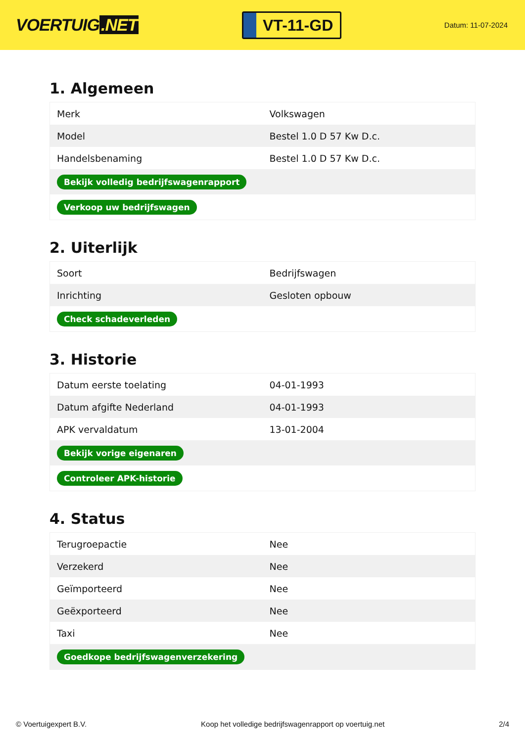VOERTUIG.NET
VT-11-GD
Datum: 11-07-2024
1. Algemeen
| Merk | Volkswagen |
| Model | Bestel 1.0 D 57 Kw D.c. |
| Handelsbenaming | Bestel 1.0 D 57 Kw D.c. |
| Bekijk volledig bedrijfswagenrapport | |
| Verkoop uw bedrijfswagen | |
2. Uiterlijk
| Soort | Bedrijfswagen |
| Inrichting | Gesloten opbouw |
| Check schadeverleden | |
3. Historie
| Datum eerste toelating | 04-01-1993 |
| Datum afgifte Nederland | 04-01-1993 |
| APK vervaldatum | 13-01-2004 |
| Bekijk vorige eigenaren | |
| Controleer APK-historie | |
4. Status
| Terugroepactie | Nee |
| Verzekerd | Nee |
| Geïmporteerd | Nee |
| Geëxporteerd | Nee |
| Taxi | Nee |
| Goedkope bedrijfswagenverzekering | |
© Voertuigexpert B.V. Koop het volledige bedrijfswagenrapport op voertuig.net 2/4